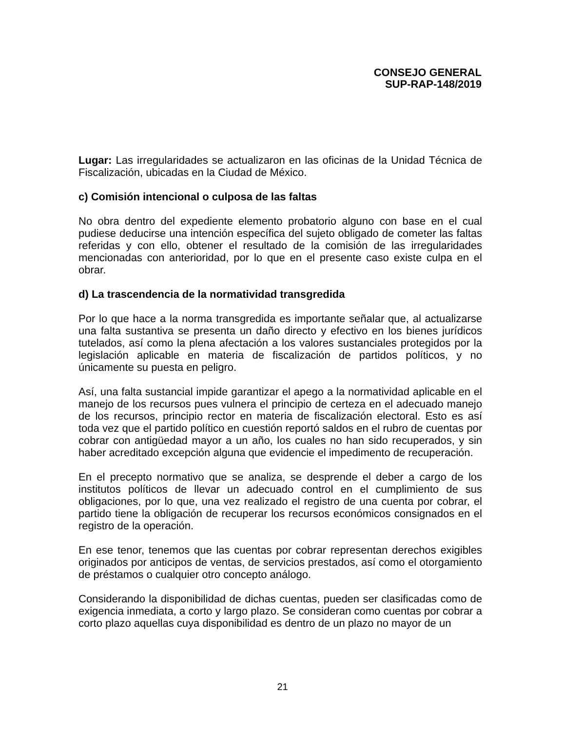CONSEJO GENERAL
SUP-RAP-148/2019
Lugar: Las irregularidades se actualizaron en las oficinas de la Unidad Técnica de Fiscalización, ubicadas en la Ciudad de México.
c) Comisión intencional o culposa de las faltas
No obra dentro del expediente elemento probatorio alguno con base en el cual pudiese deducirse una intención específica del sujeto obligado de cometer las faltas referidas y con ello, obtener el resultado de la comisión de las irregularidades mencionadas con anterioridad, por lo que en el presente caso existe culpa en el obrar.
d) La trascendencia de la normatividad transgredida
Por lo que hace a la norma transgredida es importante señalar que, al actualizarse una falta sustantiva se presenta un daño directo y efectivo en los bienes jurídicos tutelados, así como la plena afectación a los valores sustanciales protegidos por la legislación aplicable en materia de fiscalización de partidos políticos, y no únicamente su puesta en peligro.
Así, una falta sustancial impide garantizar el apego a la normatividad aplicable en el manejo de los recursos pues vulnera el principio de certeza en el adecuado manejo de los recursos, principio rector en materia de fiscalización electoral. Esto es así toda vez que el partido político en cuestión reportó saldos en el rubro de cuentas por cobrar con antigüedad mayor a un año, los cuales no han sido recuperados, y sin haber acreditado excepción alguna que evidencie el impedimento de recuperación.
En el precepto normativo que se analiza, se desprende el deber a cargo de los institutos políticos de llevar un adecuado control en el cumplimiento de sus obligaciones, por lo que, una vez realizado el registro de una cuenta por cobrar, el partido tiene la obligación de recuperar los recursos económicos consignados en el registro de la operación.
En ese tenor, tenemos que las cuentas por cobrar representan derechos exigibles originados por anticipos de ventas, de servicios prestados, así como el otorgamiento de préstamos o cualquier otro concepto análogo.
Considerando la disponibilidad de dichas cuentas, pueden ser clasificadas como de exigencia inmediata, a corto y largo plazo. Se consideran como cuentas por cobrar a corto plazo aquellas cuya disponibilidad es dentro de un plazo no mayor de un
21